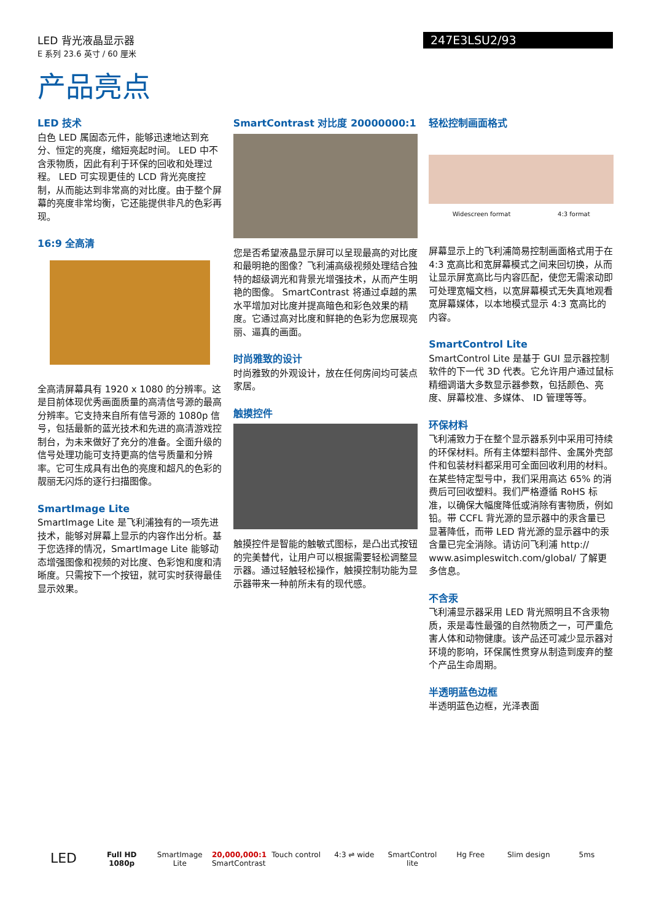LED 背光液晶显示器
E 系列 23.6 英寸 / 60 厘米
247E3LSU2/93
产品亮点
LED 技术
白色 LED 属固态元件，能够迅速地达到充分、恒定的亮度，缩短亮起时间。 LED 中不含汞物质，因此有利于环保的回收和处理过程。 LED 可实现更佳的 LCD 背光亮度控制，从而能达到非常高的对比度。由于整个屏幕的亮度非常均衡，它还能提供非凡的色彩再现。
16:9 全高清
全高清屏幕具有 1920 x 1080 的分辨率。这是目前体现优秀画面质量的高清信号源的最高分辨率。它支持来自所有信号源的 1080p 信号，包括最新的蓝光技术和先进的高清游戏控制台，为未来做好了充分的准备。全面升级的信号处理功能可支持更高的信号质量和分辨率。它可生成具有出色的亮度和超凡的色彩的靓丽无闪烁的逐行扫描图像。
SmartImage Lite
SmartImage Lite 是飞利浦独有的一项先进技术，能够对屏幕上显示的内容作出分析。基于您选择的情况，SmartImage Lite 能够动态增强图像和视频的对比度、色彩饱和度和清晰度。只需按下一个按钮，就可实时获得最佳显示效果。
SmartContrast 对比度 20000000:1
您是否希望液晶显示屏可以呈现最高的对比度和最明艳的图像？飞利浦高级视频处理结合独特的超级调光和背景光增强技术，从而产生明艳的图像。 SmartContrast 将通过卓越的黑水平增加对比度并提高暗色和彩色效果的精度。它通过高对比度和鲜艳的色彩为您展现亮丽、逼真的画面。
时尚雅致的设计
时尚雅致的外观设计，放在任何房间均可装点家居。
触摸控件
触摸控件是智能的触敏式图标，是凸出式按钮的完美替代，让用户可以根据需要轻松调整显示器。通过轻触轻松操作，触摸控制功能为显示器带来一种前所未有的现代感。
轻松控制画面格式
Widescreen format 4:3 format
屏幕显示上的飞利浦简易控制画面格式用于在 4:3 宽高比和宽屏幕模式之间来回切换，从而让显示屏宽高比与内容匹配，使您无需滚动即可处理宽幅文档，以宽屏幕模式无失真地观看宽屏幕媒体，以本地模式显示 4:3 宽高比的内容。
SmartControl Lite
SmartControl Lite 是基于 GUI 显示器控制软件的下一代 3D 代表。它允许用户通过鼠标精细调谐大多数显示器参数，包括颜色、亮度、屏幕校准、多媒体、 ID 管理等等。
环保材料
飞利浦致力于在整个显示器系列中采用可持续的环保材料。所有主体塑料部件、金属外壳部件和包装材料都采用可全面回收利用的材料。在某些特定型号中，我们采用高达 65% 的消费后可回收塑料。我们严格遵循 RoHS 标准，以确保大幅度降低或消除有害物质，例如铅。带 CCFL 背光源的显示器中的汞含量已显著降低，而带 LED 背光源的显示器中的汞含量已完全消除。请访问飞利浦 http:// www.asimpleswitch.com/global/ 了解更多信息。
不含汞
飞利浦显示器采用 LED 背光照明且不含汞物质，汞是毒性最强的自然物质之一，可严重危害人体和动物健康。该产品还可减少显示器对环境的影响，环保属性贯穿从制造到废弃的整个产品生命周期。
半透明蓝色边框
半透明蓝色边框，光泽表面
LED
Full HD 1080p
SmartImage Lite
20,000,000:1 SmartContrast
Touch control
4:3 ⇌ wide SmartControl lite
Hg Free Slim design 5ms